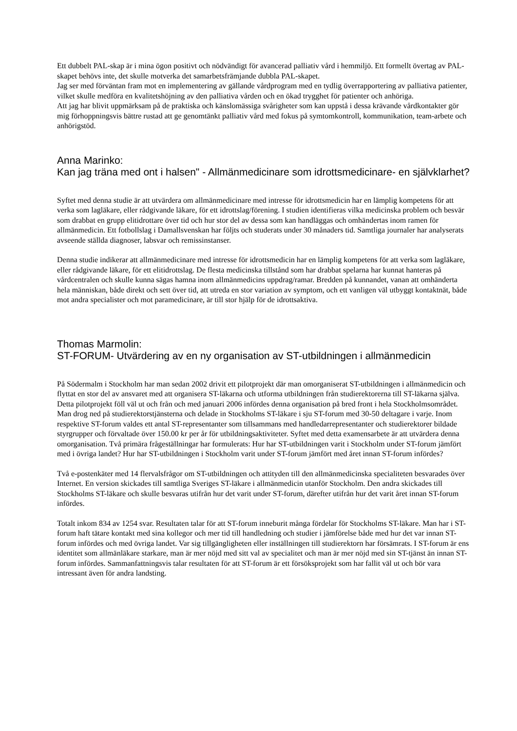Ett dubbelt PAL-skap är i mina ögon positivt och nödvändigt för avancerad palliativ vård i hemmiljö. Ett formellt övertag av PAL-skapet behövs inte, det skulle motverka det samarbetsfrämjande dubbla PAL-skapet.
Jag ser med förväntan fram mot en implementering av gällande vårdprogram med en tydlig överrapportering av palliativa patienter, vilket skulle medföra en kvalitetshöjning av den palliativa vården och en ökad trygghet för patienter och anhöriga.
Att jag har blivit uppmärksam på de praktiska och känslomässiga svårigheter som kan uppstå i dessa krävande vårdkontakter gör mig förhoppningsvis bättre rustad att ge genomtänkt palliativ vård med fokus på symtomkontroll, kommunikation, team-arbete och anhörigstöd.
Anna Marinko:
Kan jag träna med ont i halsen" - Allmänmedicinare som idrottsmedicinare- en självklarhet?
Syftet med denna studie är att utvärdera om allmänmedicinare med intresse för idrottsmedicin har en lämplig kompetens för att verka som lagläkare, eller rådgivande läkare, för ett idrottslag/förening. I studien identifieras vilka medicinska problem och besvär som drabbat en grupp elitidrottare över tid och hur stor del av dessa som kan handläggas och omhändertas inom ramen för allmänmedicin. Ett fotbollslag i Damallsvenskan har följts och studerats under 30 månaders tid. Samtliga journaler har analyserats avseende ställda diagnoser, labsvar och remissinstanser.
Denna studie indikerar att allmänmedicinare med intresse för idrottsmedicin har en lämplig kompetens för att verka som lagläkare, eller rådgivande läkare, för ett elitidrottslag. De flesta medicinska tillstånd som har drabbat spelarna har kunnat hanteras på vårdcentralen och skulle kunna sägas hamna inom allmänmedicins uppdrag/ramar. Bredden på kunnandet, vanan att omhänderta hela människan, både direkt och sett över tid, att utreda en stor variation av symptom, och ett vanligen väl utbyggt kontaktnät, både mot andra specialister och mot paramedicinare, är till stor hjälp för de idrottsaktiva.
Thomas Marmolin:
ST-FORUM- Utvärdering av en ny organisation av ST-utbildningen i allmänmedicin
På Södermalm i Stockholm har man sedan 2002 drivit ett pilotprojekt där man omorganiserat ST-utbildningen i allmänmedicin och flyttat en stor del av ansvaret med att organisera ST-läkarna och utforma utbildningen från studierektorerna till ST-läkarna själva. Detta pilotprojekt föll väl ut och från och med januari 2006 infördes denna organisation på bred front i hela Stockholmsområdet. Man drog ned på studierektorstjänsterna och delade in Stockholms ST-läkare i sju ST-forum med 30-50 deltagare i varje. Inom respektive ST-forum valdes ett antal ST-representanter som tillsammans med handledarrepresentanter och studierektorer bildade styrgrupper och förvaltade över 150.00 kr per år för utbildningsaktiviteter. Syftet med detta examensarbete är att utvärdera denna omorganisation. Två primära frågeställningar har formulerats: Hur har ST-utbildningen varit i Stockholm under ST-forum jämfört med i övriga landet? Hur har ST-utbildningen i Stockholm varit under ST-forum jämfört med året innan ST-forum infördes?
Två e-postenkäter med 14 flervalsfrågor om ST-utbildningen och attityden till den allmänmedicinska specialiteten besvarades över Internet. En version skickades till samtliga Sveriges ST-läkare i allmänmedicin utanför Stockholm. Den andra skickades till Stockholms ST-läkare och skulle besvaras utifrån hur det varit under ST-forum, därefter utifrån hur det varit året innan ST-forum infördes.
Totalt inkom 834 av 1254 svar. Resultaten talar för att ST-forum inneburit många fördelar för Stockholms ST-läkare. Man har i ST-forum haft tätare kontakt med sina kollegor och mer tid till handledning och studier i jämförelse både med hur det var innan ST-forum infördes och med övriga landet. Var sig tillgängligheten eller inställningen till studierektorn har försämrats. I ST-forum är ens identitet som allmänläkare starkare, man är mer nöjd med sitt val av specialitet och man är mer nöjd med sin ST-tjänst än innan ST-forum infördes. Sammanfattningsvis talar resultaten för att ST-forum är ett försöksprojekt som har fallit väl ut och bör vara intressant även för andra landsting.